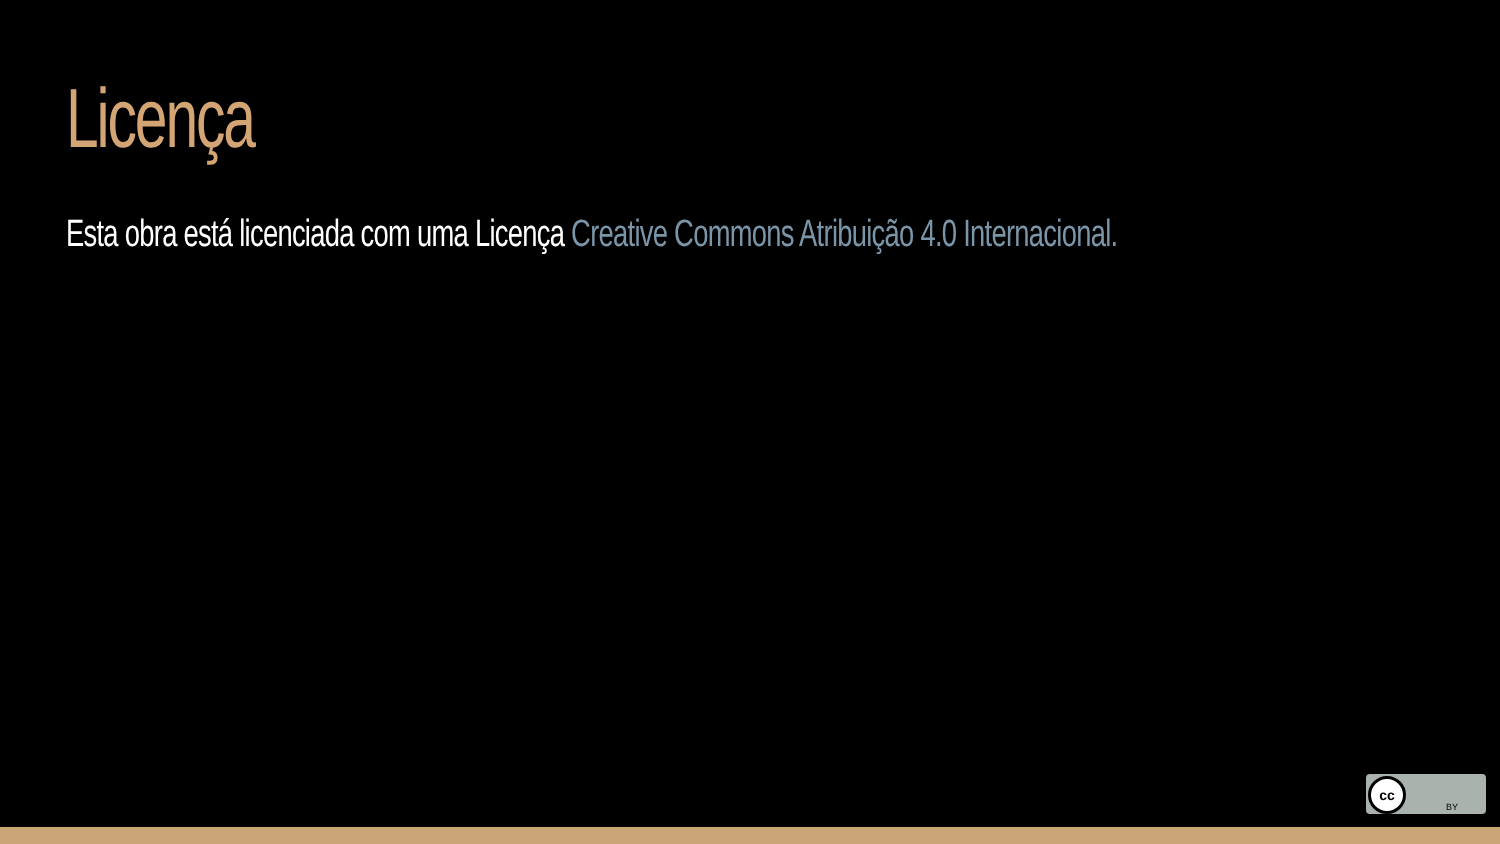Licença
Esta obra está licenciada com uma Licença Creative Commons Atribuição 4.0 Internacional.
cc
BY